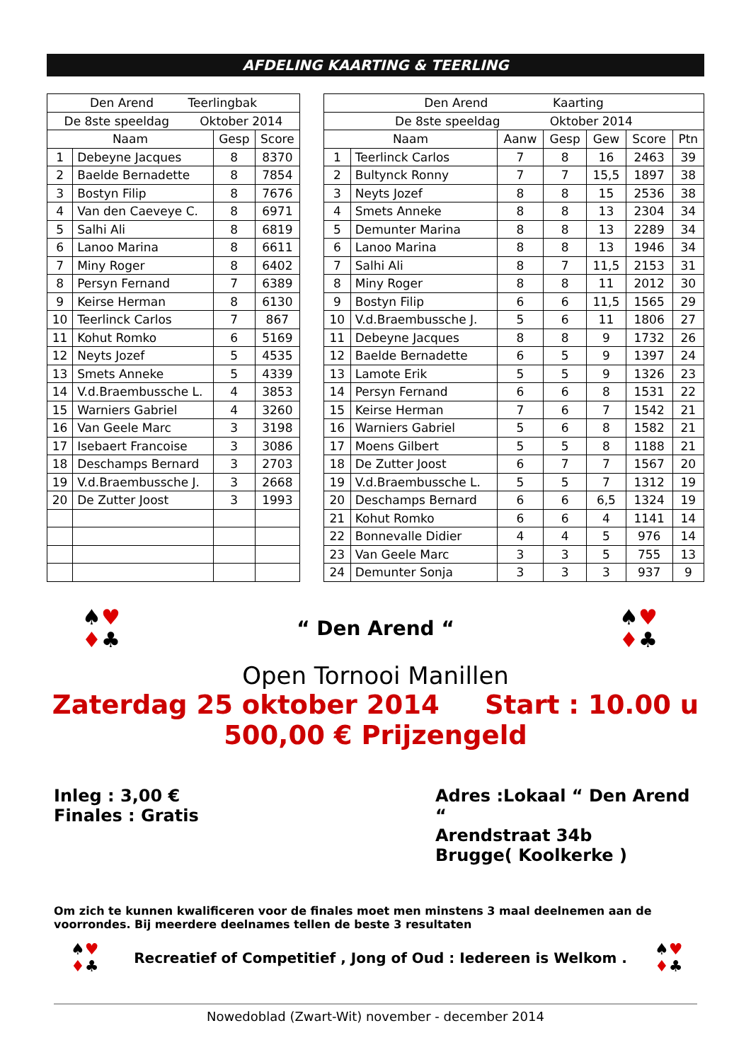AFDELING KAARTING & TEERLING
| Den Arend Teerlingbak | | | |
| --- | --- | --- | --- |
| De 8ste speeldag Oktober 2014 | | | |
| Naam | | Gesp | Score |
| 1 | Debeyne Jacques | 8 | 8370 |
| 2 | Baelde Bernadette | 8 | 7854 |
| 3 | Bostyn Filip | 8 | 7676 |
| 4 | Van den Caeveye C. | 8 | 6971 |
| 5 | Salhi Ali | 8 | 6819 |
| 6 | Lanoo Marina | 8 | 6611 |
| 7 | Miny Roger | 8 | 6402 |
| 8 | Persyn Fernand | 7 | 6389 |
| 9 | Keirse Herman | 8 | 6130 |
| 10 | Teerlinck Carlos | 7 | 867 |
| 11 | Kohut Romko | 6 | 5169 |
| 12 | Neyts Jozef | 5 | 4535 |
| 13 | Smets Anneke | 5 | 4339 |
| 14 | V.d.Braembussche L. | 4 | 3853 |
| 15 | Warniers Gabriel | 4 | 3260 |
| 16 | Van Geele Marc | 3 | 3198 |
| 17 | Isebaert Francoise | 3 | 3086 |
| 18 | Deschamps Bernard | 3 | 2703 |
| 19 | V.d.Braembussche J. | 3 | 2668 |
| 20 | De Zutter Joost | 3 | 1993 |
| Den Arend Kaarting | | | | | | |
| --- | --- | --- | --- | --- | --- | --- |
| De 8ste speeldag Oktober 2014 | | | | | | |
| Naam | | Aanw | Gesp | Gew | Score | Ptn |
| 1 | Teerlinck Carlos | 7 | 8 | 16 | 2463 | 39 |
| 2 | Bultynck Ronny | 7 | 7 | 15,5 | 1897 | 38 |
| 3 | Neyts Jozef | 8 | 8 | 15 | 2536 | 38 |
| 4 | Smets Anneke | 8 | 8 | 13 | 2304 | 34 |
| 5 | Demunter Marina | 8 | 8 | 13 | 2289 | 34 |
| 6 | Lanoo Marina | 8 | 8 | 13 | 1946 | 34 |
| 7 | Salhi Ali | 8 | 7 | 11,5 | 2153 | 31 |
| 8 | Miny Roger | 8 | 8 | 11 | 2012 | 30 |
| 9 | Bostyn Filip | 6 | 6 | 11,5 | 1565 | 29 |
| 10 | V.d.Braembussche J. | 5 | 6 | 11 | 1806 | 27 |
| 11 | Debeyne Jacques | 8 | 8 | 9 | 1732 | 26 |
| 12 | Baelde Bernadette | 6 | 5 | 9 | 1397 | 24 |
| 13 | Lamote Erik | 5 | 5 | 9 | 1326 | 23 |
| 14 | Persyn Fernand | 6 | 6 | 8 | 1531 | 22 |
| 15 | Keirse Herman | 7 | 6 | 7 | 1542 | 21 |
| 16 | Warniers Gabriel | 5 | 6 | 8 | 1582 | 21 |
| 17 | Moens Gilbert | 5 | 5 | 8 | 1188 | 21 |
| 18 | De Zutter Joost | 6 | 7 | 7 | 1567 | 20 |
| 19 | V.d.Braembussche L. | 5 | 5 | 7 | 1312 | 19 |
| 20 | Deschamps Bernard | 6 | 6 | 6,5 | 1324 | 19 |
| 21 | Kohut Romko | 6 | 6 | 4 | 1141 | 14 |
| 22 | Bonnevalle Didier | 4 | 4 | 5 | 976 | 14 |
| 23 | Van Geele Marc | 3 | 3 | 5 | 755 | 13 |
| 24 | Demunter Sonja | 3 | 3 | 3 | 937 | 9 |
♠♥
♦♣
“ Den Arend “
♠♥
♦♣
Open Tornooi Manillen
Zaterdag 25 oktober 2014 Start : 10.00 u
500,00 € Prijzengeld
Inleg : 3,00 €
Finales : Gratis
Adres :Lokaal “ Den Arend “
Arendstraat 34b
Brugge( Koolkerke )
Om zich te kunnen kwalificeren voor de finales moet men minstens 3 maal deelnemen aan de voorrondes. Bij meerdere deelnames tellen de beste 3 resultaten
♠♥
♦♣
Recreatief of Competitief , Jong of Oud : Iedereen is Welkom .
♠♥
♦♣
Nowedoblad (Zwart-Wit) november - december 2014